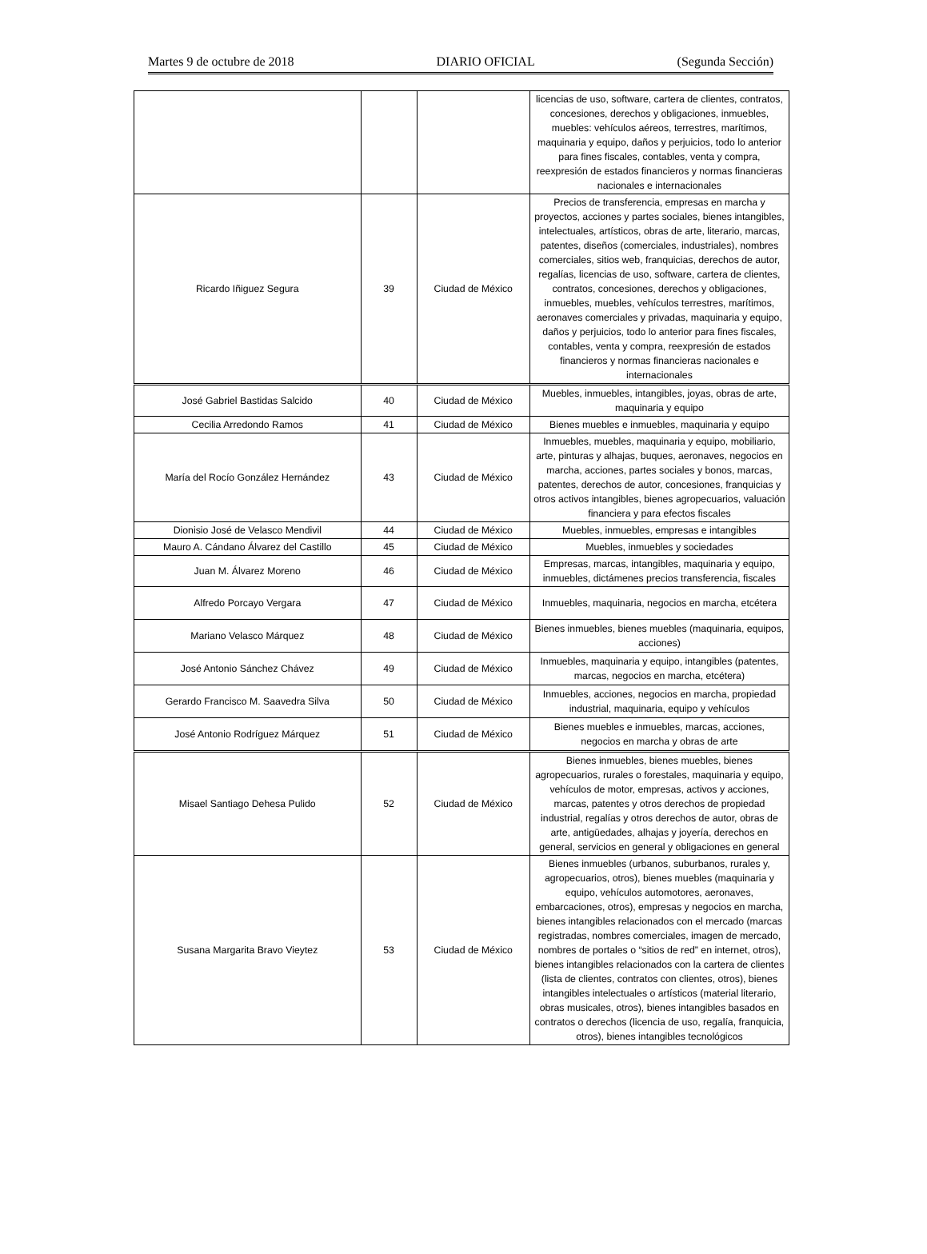Martes 9 de octubre de 2018 DIARIO OFICIAL (Segunda Sección)
| | | | licencias de uso, software, cartera de clientes, contratos, concesiones, derechos y obligaciones, inmuebles, muebles: vehículos aéreos, terrestres, marítimos, maquinaria y equipo, daños y perjuicios, todo lo anterior para fines fiscales, contables, venta y compra, reexpresión de estados financieros y normas financieras nacionales e internacionales |
| Ricardo Iñiguez Segura | 39 | Ciudad de México | Precios de transferencia, empresas en marcha y proyectos, acciones y partes sociales, bienes intangibles, intelectuales, artísticos, obras de arte, literario, marcas, patentes, diseños (comerciales, industriales), nombres comerciales, sitios web, franquicias, derechos de autor, regalías, licencias de uso, software, cartera de clientes, contratos, concesiones, derechos y obligaciones, inmuebles, muebles, vehículos terrestres, marítimos, aeronaves comerciales y privadas, maquinaria y equipo, daños y perjuicios, todo lo anterior para fines fiscales, contables, venta y compra, reexpresión de estados financieros y normas financieras nacionales e internacionales |
| José Gabriel Bastidas Salcido | 40 | Ciudad de México | Muebles, inmuebles, intangibles, joyas, obras de arte, maquinaria y equipo |
| Cecilia Arredondo Ramos | 41 | Ciudad de México | Bienes muebles e inmuebles, maquinaria y equipo |
| María del Rocío González Hernández | 43 | Ciudad de México | Inmuebles, muebles, maquinaria y equipo, mobiliario, arte, pinturas y alhajas, buques, aeronaves, negocios en marcha, acciones, partes sociales y bonos, marcas, patentes, derechos de autor, concesiones, franquicias y otros activos intangibles, bienes agropecuarios, valuación financiera y para efectos fiscales |
| Dionisio José de Velasco Mendivil | 44 | Ciudad de México | Muebles, inmuebles, empresas e intangibles |
| Mauro A. Cándano Álvarez del Castillo | 45 | Ciudad de México | Muebles, inmuebles y sociedades |
| Juan M. Álvarez Moreno | 46 | Ciudad de México | Empresas, marcas, intangibles, maquinaria y equipo, inmuebles, dictámenes precios transferencia, fiscales |
| Alfredo Porcayo Vergara | 47 | Ciudad de México | Inmuebles, maquinaria, negocios en marcha, etcétera |
| Mariano Velasco Márquez | 48 | Ciudad de México | Bienes inmuebles, bienes muebles (maquinaria, equipos, acciones) |
| José Antonio Sánchez Chávez | 49 | Ciudad de México | Inmuebles, maquinaria y equipo, intangibles (patentes, marcas, negocios en marcha, etcétera) |
| Gerardo Francisco M. Saavedra Silva | 50 | Ciudad de México | Inmuebles, acciones, negocios en marcha, propiedad industrial, maquinaria, equipo y vehículos |
| José Antonio Rodríguez Márquez | 51 | Ciudad de México | Bienes muebles e inmuebles, marcas, acciones, negocios en marcha y obras de arte |
| Misael Santiago Dehesa Pulido | 52 | Ciudad de México | Bienes inmuebles, bienes muebles, bienes agropecuarios, rurales o forestales, maquinaria y equipo, vehículos de motor, empresas, activos y acciones, marcas, patentes y otros derechos de propiedad industrial, regalías y otros derechos de autor, obras de arte, antigüedades, alhajas y joyería, derechos en general, servicios en general y obligaciones en general |
| Susana Margarita Bravo Vieytez | 53 | Ciudad de México | Bienes inmuebles (urbanos, suburbanos, rurales y, agropecuarios, otros), bienes muebles (maquinaria y equipo, vehículos automotores, aeronaves, embarcaciones, otros), empresas y negocios en marcha, bienes intangibles relacionados con el mercado (marcas registradas, nombres comerciales, imagen de mercado, nombres de portales o “sitios de red” en internet, otros), bienes intangibles relacionados con la cartera de clientes (lista de clientes, contratos con clientes, otros), bienes intangibles intelectuales o artísticos (material literario, obras musicales, otros), bienes intangibles basados en contratos o derechos (licencia de uso, regalía, franquicia, otros), bienes intangibles tecnológicos |